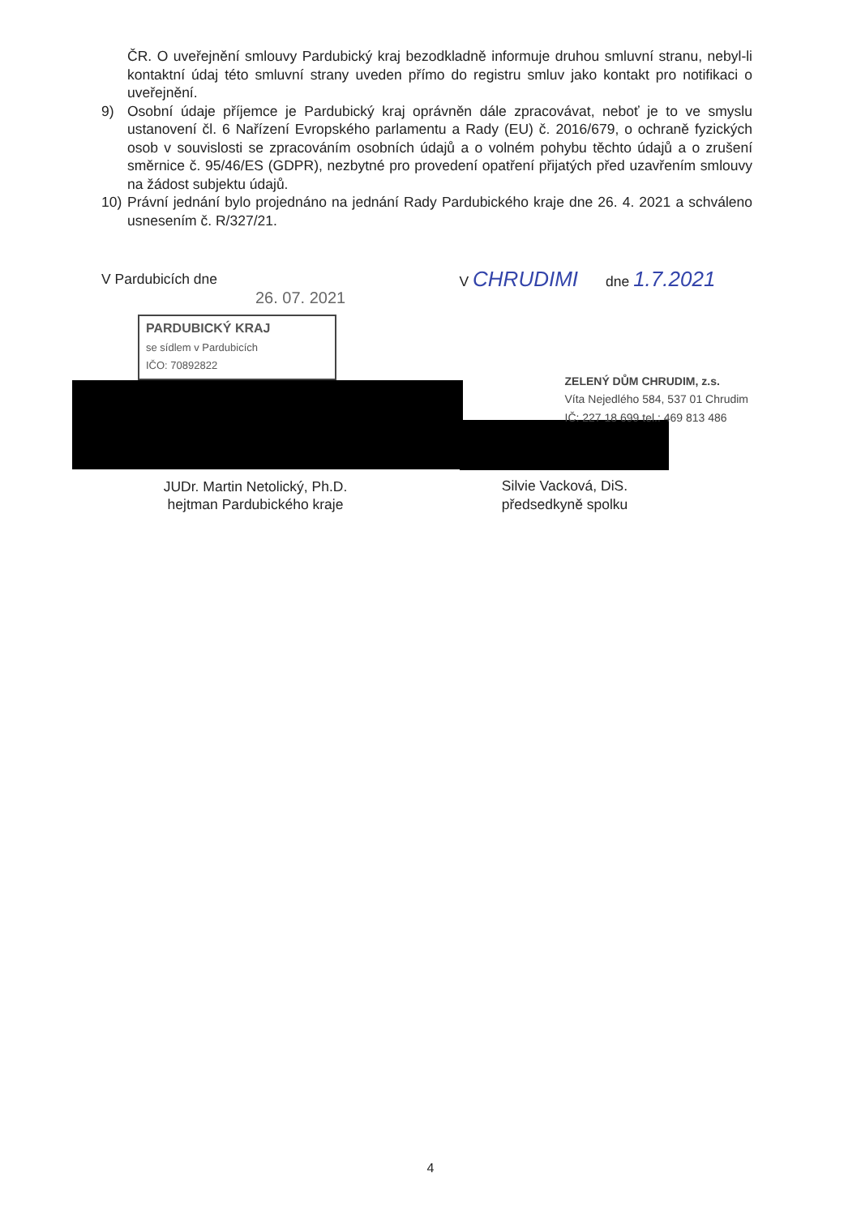ČR. O uveřejnění smlouvy Pardubický kraj bezodkladně informuje druhou smluvní stranu, nebyl-li kontaktní údaj této smluvní strany uveden přímo do registru smluv jako kontakt pro notifikaci o uveřejnění.
9) Osobní údaje příjemce je Pardubický kraj oprávněn dále zpracovávat, neboť je to ve smyslu ustanovení čl. 6 Nařízení Evropského parlamentu a Rady (EU) č. 2016/679, o ochraně fyzických osob v souvislosti se zpracováním osobních údajů a o volném pohybu těchto údajů a o zrušení směrnice č. 95/46/ES (GDPR), nezbytné pro provedení opatření přijatých před uzavřením smlouvy na žádost subjektu údajů.
10) Právní jednání bylo projednáno na jednání Rady Pardubického kraje dne 26. 4. 2021 a schváleno usnesením č. R/327/21.
V Pardubicích dne
26. 07. 2021
PARDUBICKÝ KRAJ
se sídlem v Pardubicích
IČO: 70892822
JUDr. Martin Netolický, Ph.D.
hejtman Pardubického kraje
V CHRUDIMI dne 1.7.2021
ZELENÝ DŮM CHRUDIM, z.s.
Víta Nejedlého 584, 537 01 Chrudim
IČ: 227 18 699 tel.: 469 813 486
Silvie Vacková, DiS.
předsedkyně spolku
4